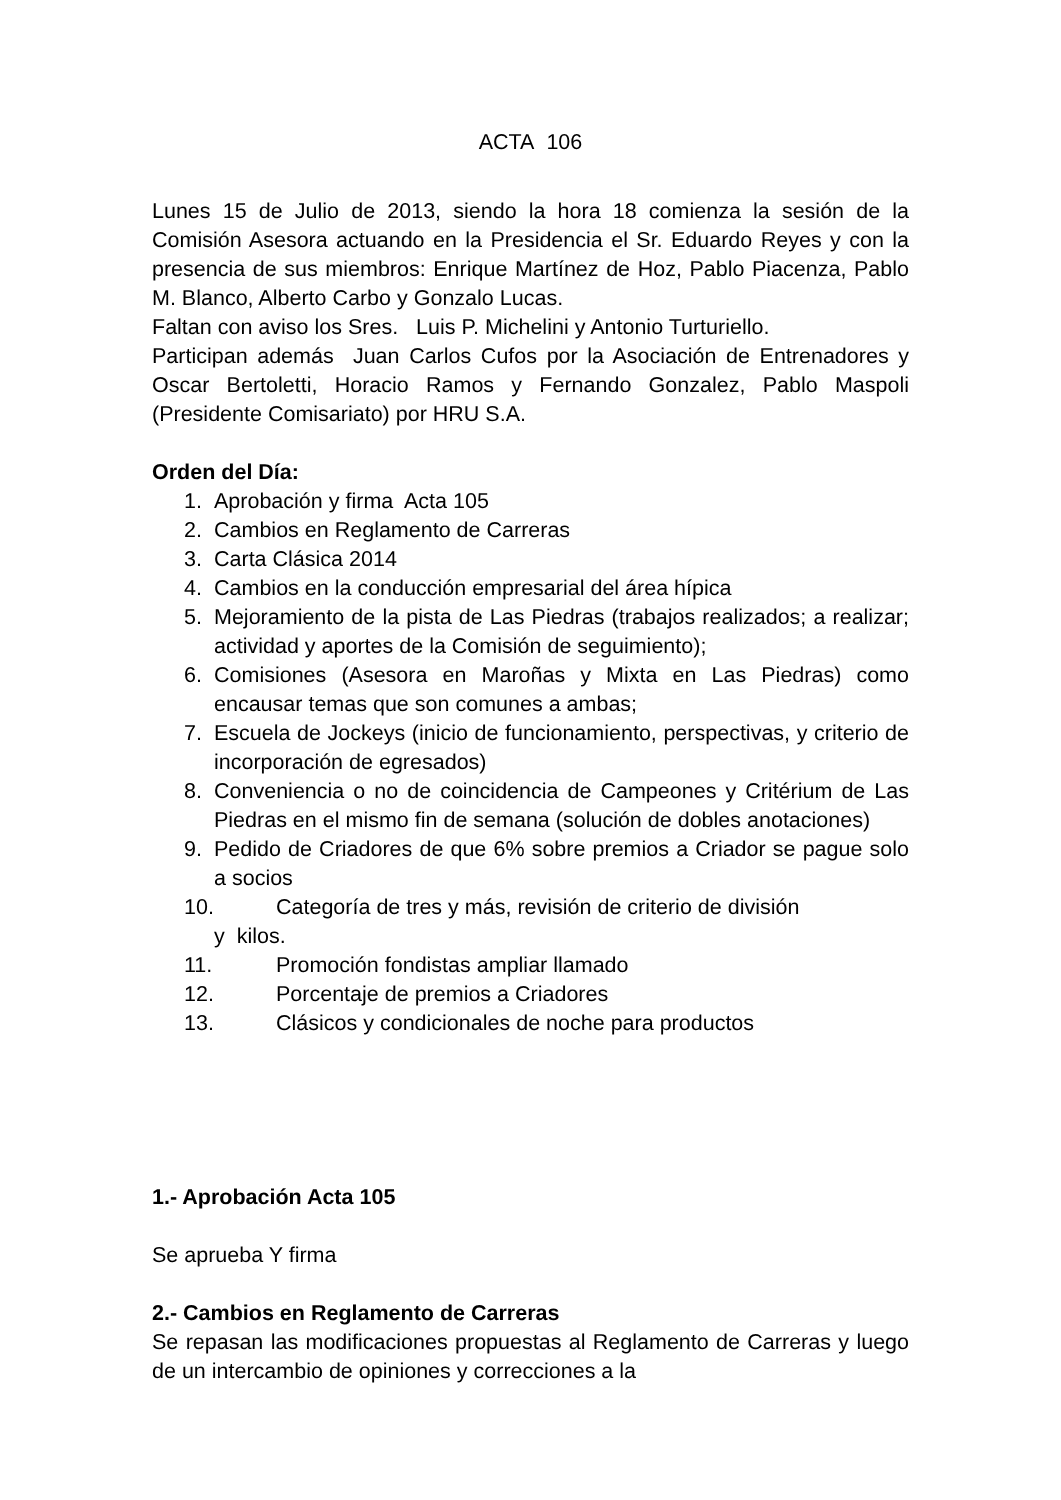ACTA 106
Lunes 15 de Julio de 2013, siendo la hora 18 comienza la sesión de la Comisión Asesora actuando en la Presidencia el Sr. Eduardo Reyes y con la presencia de sus miembros: Enrique Martínez de Hoz, Pablo Piacenza, Pablo M. Blanco, Alberto Carbo y Gonzalo Lucas.
Faltan con aviso los Sres. Luis P. Michelini y Antonio Turturiello.
Participan además Juan Carlos Cufos por la Asociación de Entrenadores y Oscar Bertoletti, Horacio Ramos y Fernando Gonzalez, Pablo Maspoli (Presidente Comisariato) por HRU S.A.
Orden del Día:
1. Aprobación y firma Acta 105
2. Cambios en Reglamento de Carreras
3. Carta Clásica 2014
4. Cambios en la conducción empresarial del área hípica
5. Mejoramiento de la pista de Las Piedras (trabajos realizados; a realizar; actividad y aportes de la Comisión de seguimiento);
6. Comisiones (Asesora en Maroñas y Mixta en Las Piedras) como encausar temas que son comunes a ambas;
7. Escuela de Jockeys (inicio de funcionamiento, perspectivas, y criterio de incorporación de egresados)
8. Conveniencia o no de coincidencia de Campeones y Critérium de Las Piedras en el mismo fin de semana (solución de dobles anotaciones)
9. Pedido de Criadores de que 6% sobre premios a Criador se pague solo a socios
10. Categoría de tres y más, revisión de criterio de división
y kilos.
11. Promoción fondistas ampliar llamado
12. Porcentaje de premios a Criadores
13. Clásicos y condicionales de noche para productos
1.- Aprobación Acta 105
Se aprueba Y firma
2.- Cambios en Reglamento de Carreras
Se repasan las modificaciones propuestas al Reglamento de Carreras y luego de un intercambio de opiniones y correcciones a la